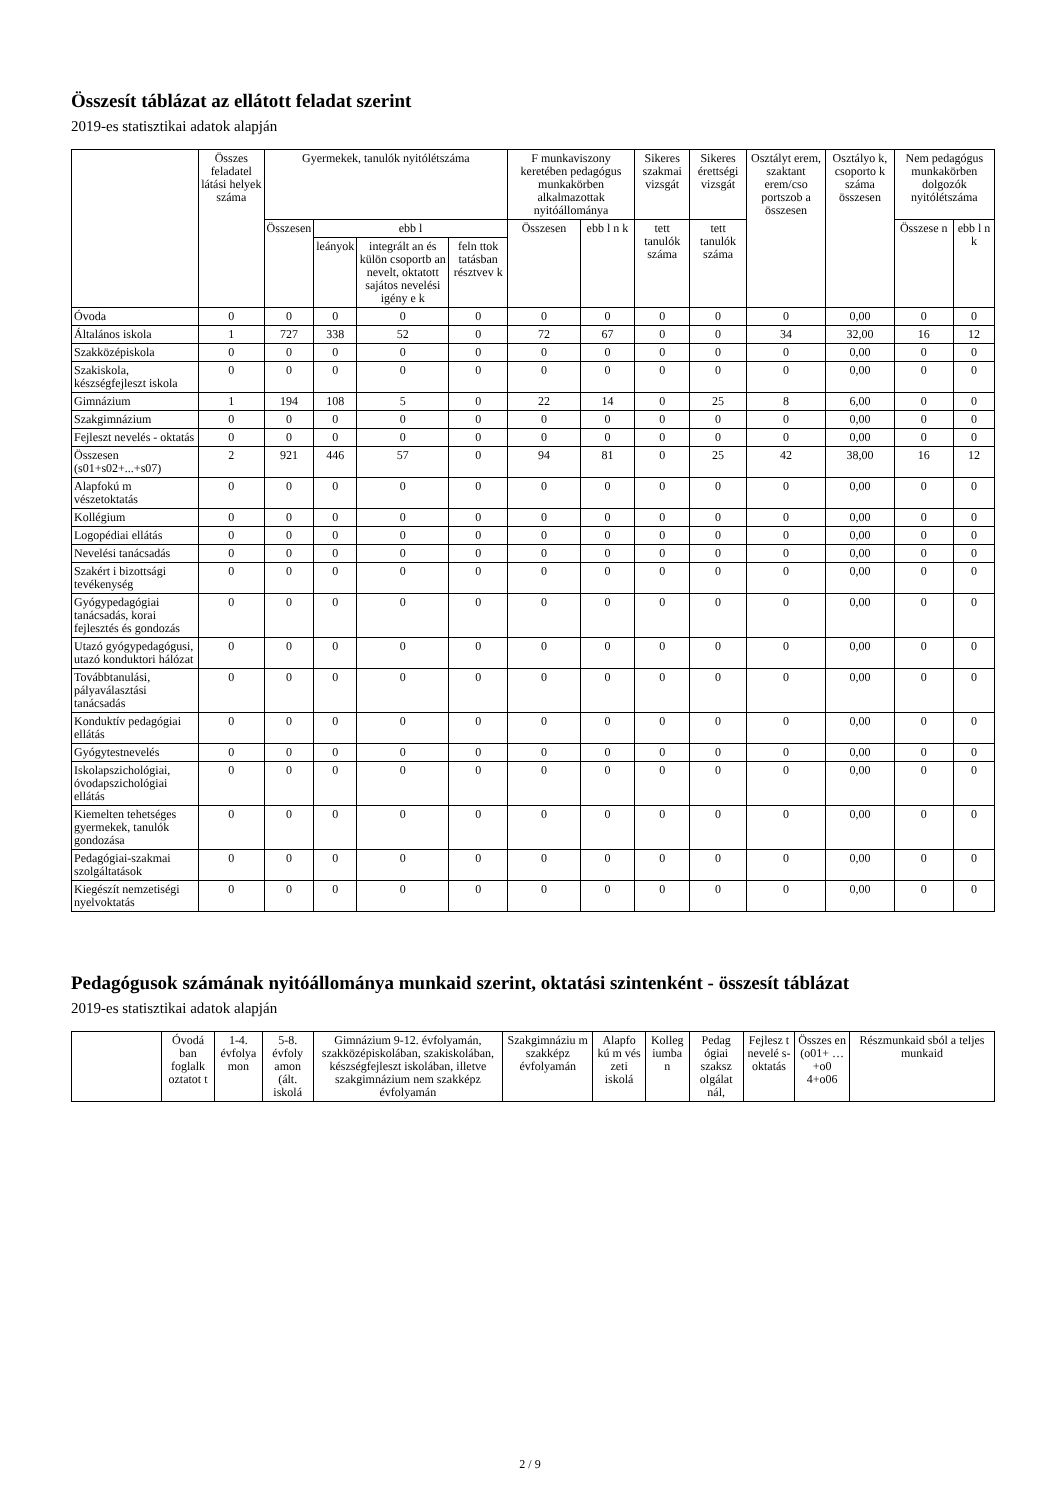Összesít táblázat az ellátott feladat szerint
2019-es statisztikai adatok alapján
| | Összes feladatel látási helyek száma | Gyermekek, tanulók nyitólétszáma | | | | F munkaviszony keretében pedagógus munkakörben alkalmazottak nyitóállománya | | Sikeres szakmai vizsgát | Sikeres érettségi vizsgát | Osztályt erem, szaktant erem/cso portszob a összesen | Osztályo k, csoporto k száma összesen | Nem pedagógus munkakörben dolgozók nyitólétszáma | |
| --- | --- | --- | --- | --- | --- | --- | --- | --- | --- | --- | --- | --- | --- |
| | | Összesen | ebb l | | | Összesen | ebb l n k | tett tanulók száma | tett tanulók száma | | | Összese n | ebb l n k |
| | | | leányok | integrált an és külön csoportb an nevelt, oktatott sajátos nevelési igény e k | feln ttok tatásban résztvev k | | | | | | | | |
| Óvoda | 0 | 0 | 0 | 0 | 0 | 0 | 0 | 0 | 0 | 0 | 0,00 | 0 | 0 |
| Általános iskola | 1 | 727 | 338 | 52 | 0 | 72 | 67 | 0 | 0 | 34 | 32,00 | 16 | 12 |
| Szakközépiskola | 0 | 0 | 0 | 0 | 0 | 0 | 0 | 0 | 0 | 0 | 0,00 | 0 | 0 |
| Szakiskola, készségfejleszt iskola | 0 | 0 | 0 | 0 | 0 | 0 | 0 | 0 | 0 | 0 | 0,00 | 0 | 0 |
| Gimnázium | 1 | 194 | 108 | 5 | 0 | 22 | 14 | 0 | 25 | 8 | 6,00 | 0 | 0 |
| Szakgimnázium | 0 | 0 | 0 | 0 | 0 | 0 | 0 | 0 | 0 | 0 | 0,00 | 0 | 0 |
| Fejleszt nevelés - oktatás | 0 | 0 | 0 | 0 | 0 | 0 | 0 | 0 | 0 | 0 | 0,00 | 0 | 0 |
| Összesen (s01+s02+...+s07) | 2 | 921 | 446 | 57 | 0 | 94 | 81 | 0 | 25 | 42 | 38,00 | 16 | 12 |
| Alapfokú m vészetoktatás | 0 | 0 | 0 | 0 | 0 | 0 | 0 | 0 | 0 | 0 | 0,00 | 0 | 0 |
| Kollégium | 0 | 0 | 0 | 0 | 0 | 0 | 0 | 0 | 0 | 0 | 0,00 | 0 | 0 |
| Logopédiai ellátás | 0 | 0 | 0 | 0 | 0 | 0 | 0 | 0 | 0 | 0 | 0,00 | 0 | 0 |
| Nevelési tanácsadás | 0 | 0 | 0 | 0 | 0 | 0 | 0 | 0 | 0 | 0 | 0,00 | 0 | 0 |
| Szakért i bizottsági tevékenység | 0 | 0 | 0 | 0 | 0 | 0 | 0 | 0 | 0 | 0 | 0,00 | 0 | 0 |
| Gyógypedagógiai tanácsadás, korai fejlesztés és gondozás | 0 | 0 | 0 | 0 | 0 | 0 | 0 | 0 | 0 | 0 | 0,00 | 0 | 0 |
| Utazó gyógypedagógusi, utazó konduktori hálózat | 0 | 0 | 0 | 0 | 0 | 0 | 0 | 0 | 0 | 0 | 0,00 | 0 | 0 |
| Továbbtanulási, pályaválasztási tanácsadás | 0 | 0 | 0 | 0 | 0 | 0 | 0 | 0 | 0 | 0 | 0,00 | 0 | 0 |
| Konduktív pedagógiai ellátás | 0 | 0 | 0 | 0 | 0 | 0 | 0 | 0 | 0 | 0 | 0,00 | 0 | 0 |
| Gyógytestnevelés | 0 | 0 | 0 | 0 | 0 | 0 | 0 | 0 | 0 | 0 | 0,00 | 0 | 0 |
| Iskolapszichológiai, óvodapszichológiai ellátás | 0 | 0 | 0 | 0 | 0 | 0 | 0 | 0 | 0 | 0 | 0,00 | 0 | 0 |
| Kiemelten tehetséges gyermekek, tanulók gondozása | 0 | 0 | 0 | 0 | 0 | 0 | 0 | 0 | 0 | 0 | 0,00 | 0 | 0 |
| Pedagógiai-szakmai szolgáltatások | 0 | 0 | 0 | 0 | 0 | 0 | 0 | 0 | 0 | 0 | 0,00 | 0 | 0 |
| Kiegészít nemzetiségi nyelvoktatás | 0 | 0 | 0 | 0 | 0 | 0 | 0 | 0 | 0 | 0 | 0,00 | 0 | 0 |
Pedagógusok számának nyitóállománya munkaid szerint, oktatási szintenként - összesít táblázat
2019-es statisztikai adatok alapján
| | Óvodá ban foglalk oztatot t | 1-4. évfolya mon | 5-8. évfoly amon (ált. iskolá | Gimnázium 9-12. évfolyamán, szakközépiskolában, szakiskolában, készségfejleszt iskolában, illetve szakgimnázium nem szakképz évfolyamán | Szakgimnáziu m szakképz évfolyamán | Alapfo kú m vés zeti iskolá | Kolleg iumba n | Pedag ógiai szaksz olgálat nál, | Fejlesz t nevelé s-oktatás | Összes en (o01+ …+o0 4+o06 | Részmunkaid sból a teljes munkaid |
| --- | --- | --- | --- | --- | --- | --- | --- | --- | --- | --- | --- |
2 / 9